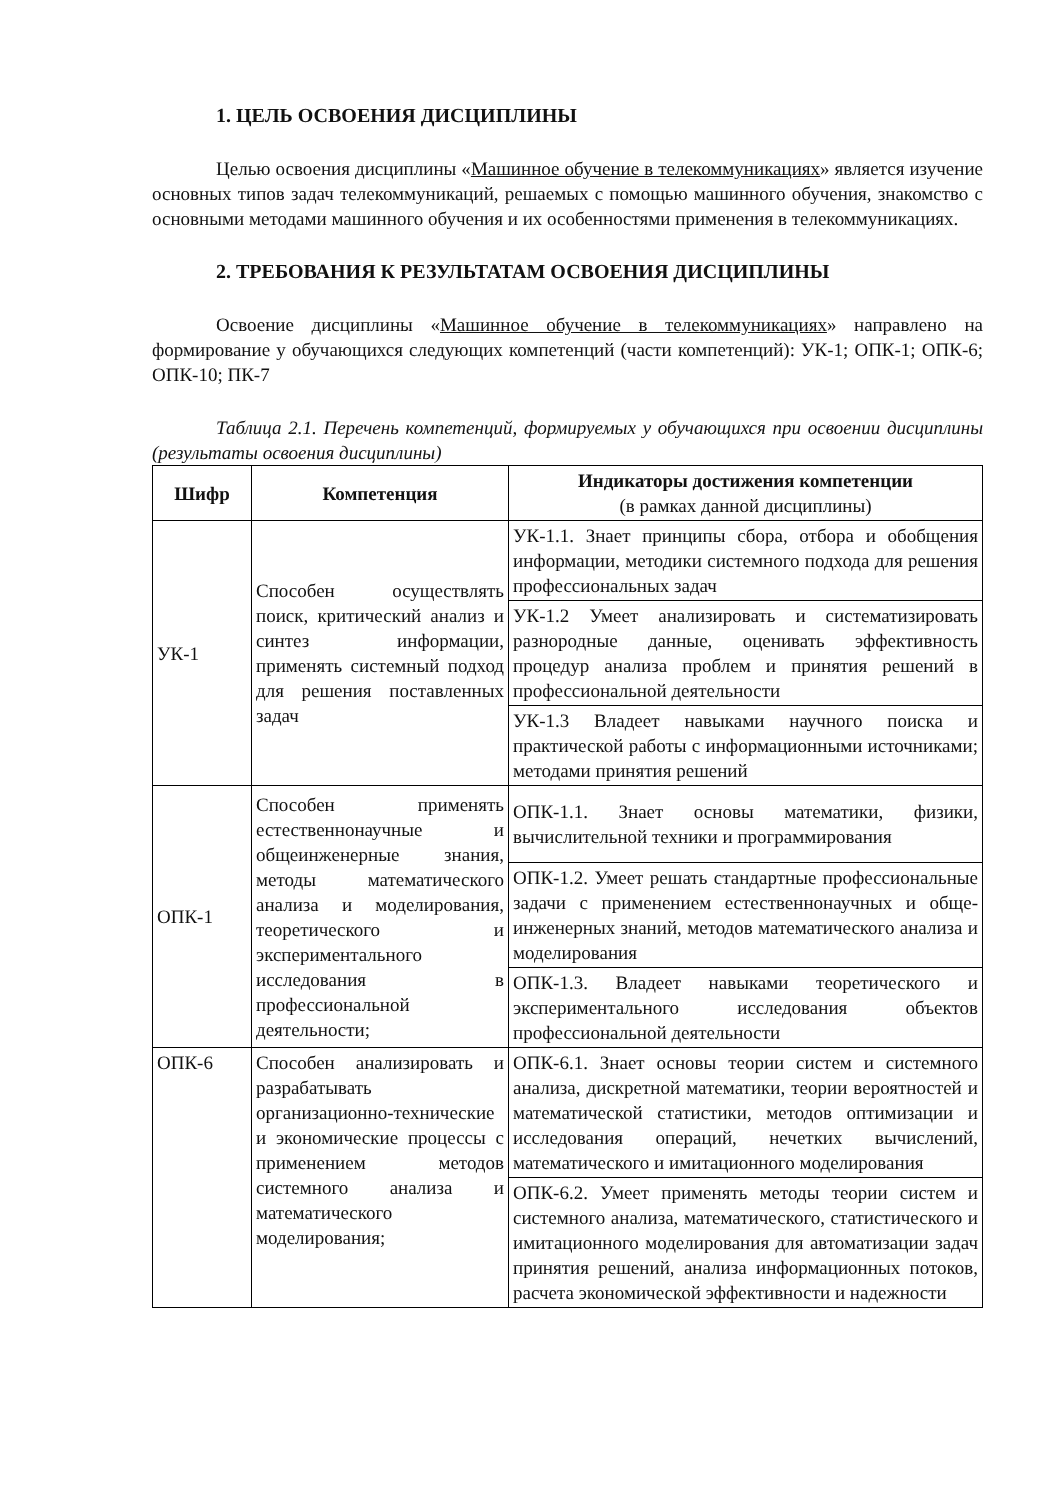1. ЦЕЛЬ ОСВОЕНИЯ ДИСЦИПЛИНЫ
Целью освоения дисциплины «Машинное обучение в телекоммуникациях» является изучение основных типов задач телекоммуникаций, решаемых с помощью машинного обучения, знакомство с основными методами машинного обучения и их особенностями применения в телекоммуникациях.
2. ТРЕБОВАНИЯ К РЕЗУЛЬТАТАМ ОСВОЕНИЯ ДИСЦИПЛИНЫ
Освоение дисциплины «Машинное обучение в телекоммуникациях» направлено на формирование у обучающихся следующих компетенций (части компетенций): УК-1; ОПК-1; ОПК-6; ОПК-10; ПК-7
Таблица 2.1. Перечень компетенций, формируемых у обучающихся при освоении дисциплины (результаты освоения дисциплины)
| Шифр | Компетенция | Индикаторы достижения компетенции (в рамках данной дисциплины) |
| --- | --- | --- |
| УК-1 | Способен осуществлять поиск, критический анализ и синтез информации, применять системный подход для решения поставленных задач | УК-1.1. Знает принципы сбора, отбора и обобщения информации, методики системного подхода для решения профессиональных задач |
| | | УК-1.2 Умеет анализировать и систематизировать разнородные данные, оценивать эффективность процедур анализа проблем и принятия решений в профессиональной деятельности |
| | | УК-1.3 Владеет навыками научного поиска и практической работы с информационными источниками; методами принятия решений |
| ОПК-1 | Способен применять естественнонаучные и общеинженерные знания, методы математического анализа и моделирования, теоретического и экспериментального исследования в профессиональной деятельности; | ОПК-1.1. Знает основы математики, физики, вычислительной техники и программирования |
| | | ОПК-1.2. Умеет решать стандартные профессиональные задачи с применением естественнонаучных и обще-инженерных знаний, методов математического анализа и моделирования |
| | | ОПК-1.3. Владеет навыками теоретического и экспериментального исследования объектов профессиональной деятельности |
| ОПК-6 | Способен анализировать и разрабатывать организационно-технические и экономические процессы с применением методов системного анализа и математического моделирования; | ОПК-6.1. Знает основы теории систем и системного анализа, дискретной математики, теории вероятностей и математической статистики, методов оптимизации и исследования операций, нечетких вычислений, математического и имитационного моделирования |
| | | ОПК-6.2. Умеет применять методы теории систем и системного анализа, математического, статистического и имитационного моделирования для автоматизации задач принятия решений, анализа информационных потоков, расчета экономической эффективности и надежности |